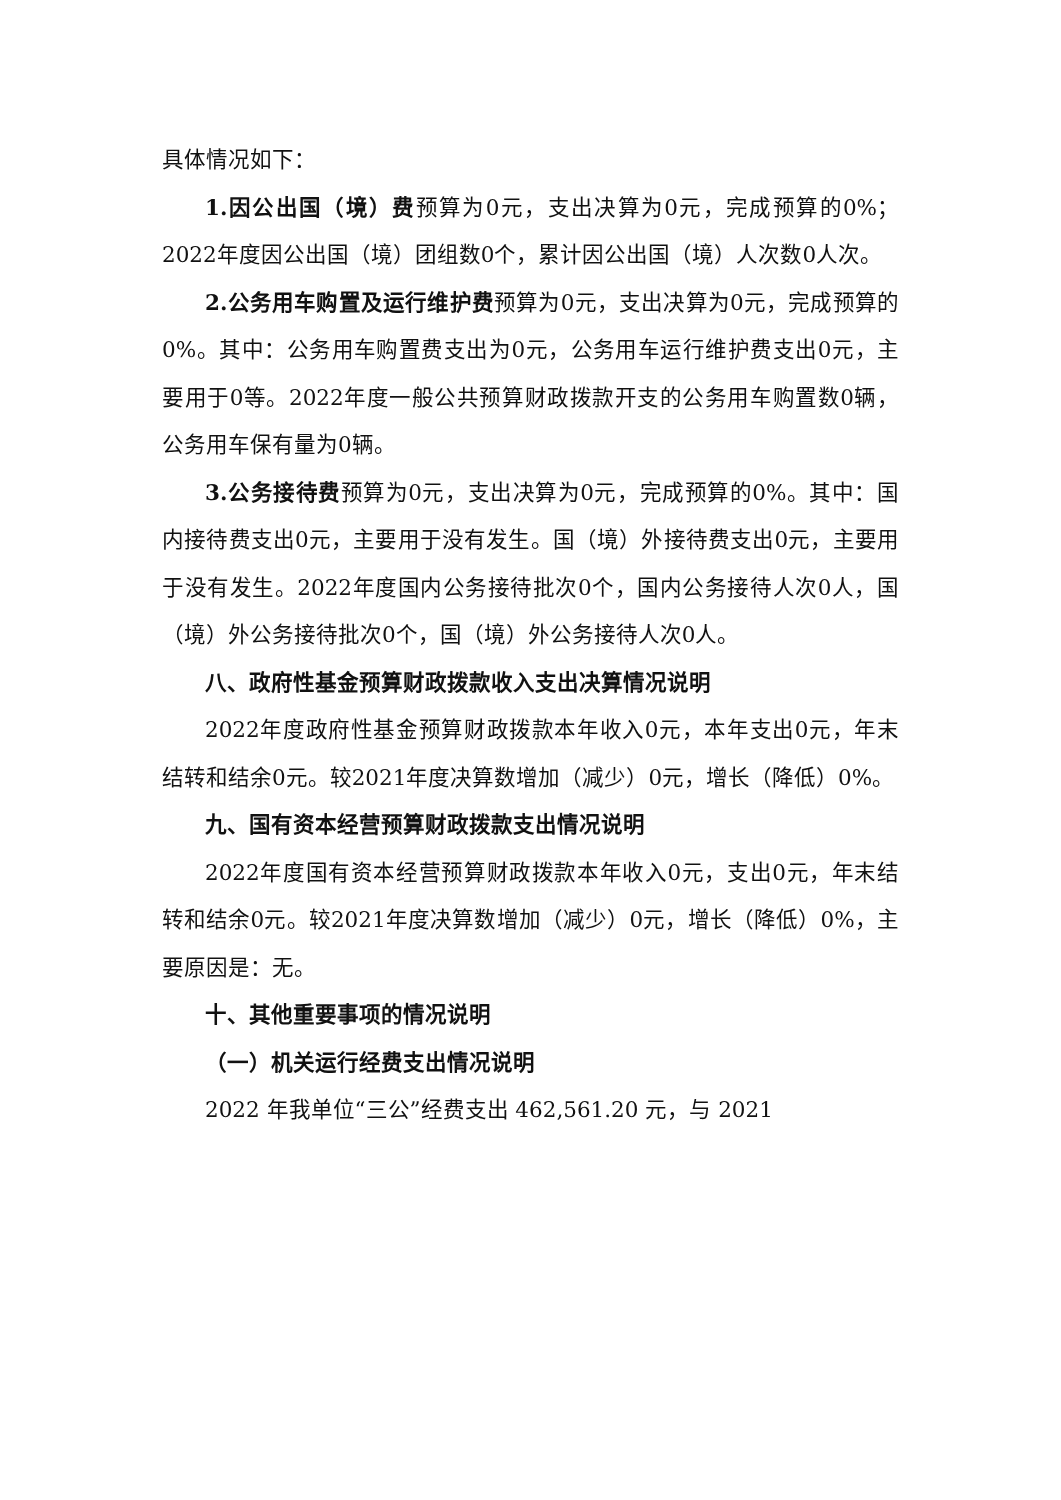具体情况如下：
1.因公出国（境）费预算为0元，支出决算为0元，完成预算的0%；2022年度因公出国（境）团组数0个，累计因公出国（境）人次数0人次。
2.公务用车购置及运行维护费预算为0元，支出决算为0元，完成预算的0%。其中：公务用车购置费支出为0元，公务用车运行维护费支出0元，主要用于0等。2022年度一般公共预算财政拨款开支的公务用车购置数0辆，公务用车保有量为0辆。
3.公务接待费预算为0元，支出决算为0元，完成预算的0%。其中：国内接待费支出0元，主要用于没有发生。国（境）外接待费支出0元，主要用于没有发生。2022年度国内公务接待批次0个，国内公务接待人次0人，国（境）外公务接待批次0个，国（境）外公务接待人次0人。
八、政府性基金预算财政拨款收入支出决算情况说明
2022年度政府性基金预算财政拨款本年收入0元，本年支出0元，年末结转和结余0元。较2021年度决算数增加（减少）0元，增长（降低）0%。
九、国有资本经营预算财政拨款支出情况说明
2022年度国有资本经营预算财政拨款本年收入0元，支出0元，年末结转和结余0元。较2021年度决算数增加（减少）0元，增长（降低）0%，主要原因是：无。
十、其他重要事项的情况说明
（一）机关运行经费支出情况说明
2022 年我单位“三公”经费支出 462,561.20 元，与 2021